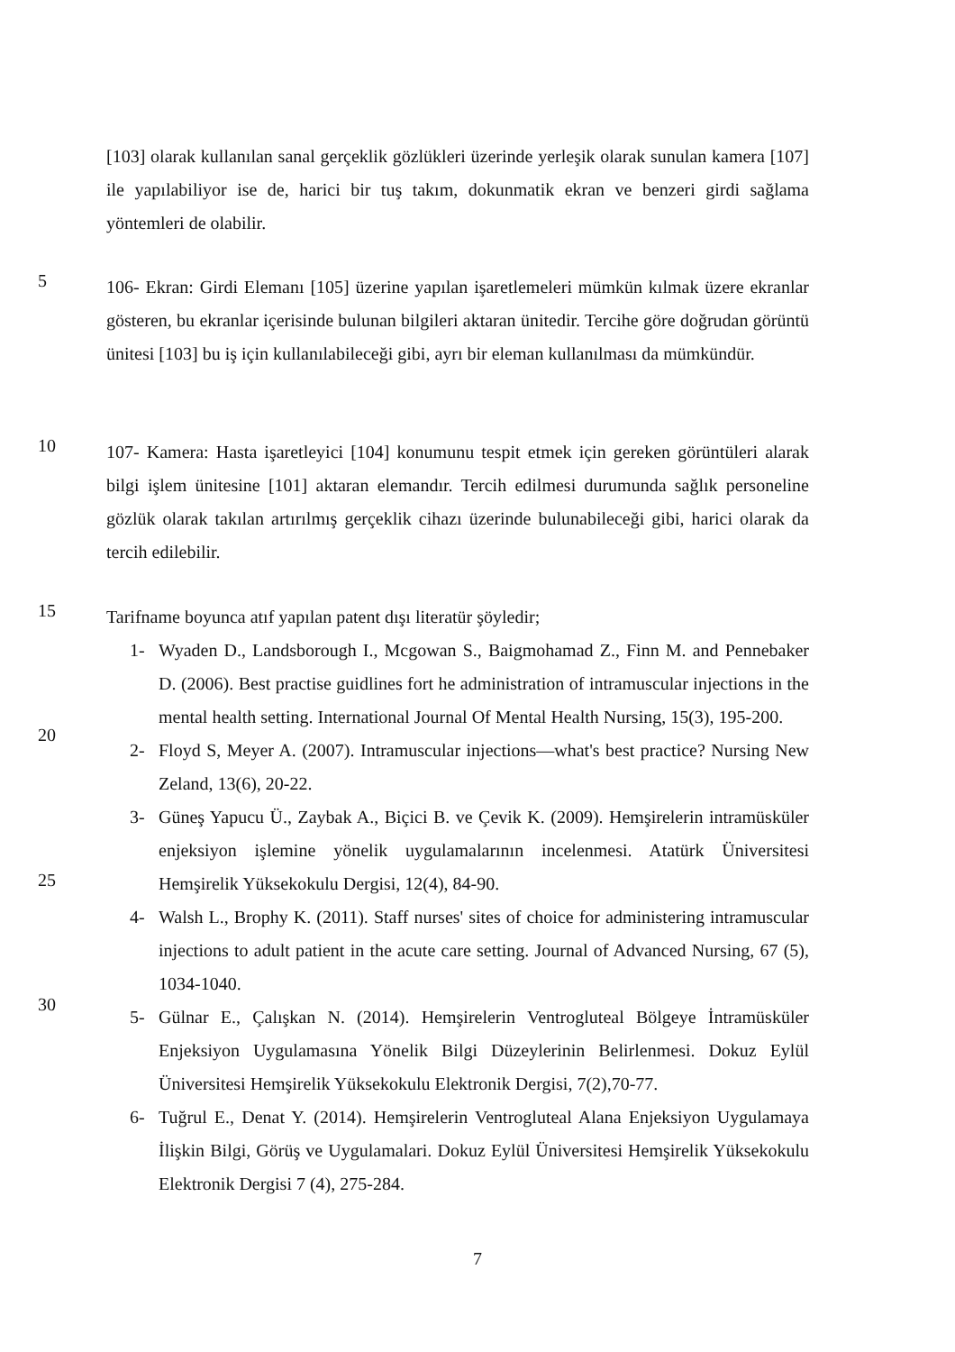[103] olarak kullanılan sanal gerçeklik gözlükleri üzerinde yerleşik olarak sunulan kamera [107] ile yapılabiliyor ise de, harici bir tuş takım, dokunmatik ekran ve benzeri girdi sağlama yöntemleri de olabilir.
5
106- Ekran: Girdi Elemanı [105] üzerine yapılan işaretlemeleri mümkün kılmak üzere ekranlar gösteren, bu ekranlar içerisinde bulunan bilgileri aktaran ünitedir. Tercihe göre doğrudan görüntü ünitesi [103] bu iş için kullanılabileceği gibi, ayrı bir eleman kullanılması da mümkündür.
10
107- Kamera: Hasta işaretleyici [104] konumunu tespit etmek için gereken görüntüleri alarak bilgi işlem ünitesine [101] aktaran elemandır. Tercih edilmesi durumunda sağlık personeline gözlük olarak takılan artırılmış gerçeklik cihazı üzerinde bulunabileceği gibi, harici olarak da tercih edilebilir.
15
20
25
30
Tarifname boyunca atıf yapılan patent dışı literatür şöyledir;
1- Wyaden D., Landsborough I., Mcgowan S., Baigmohamad Z., Finn M. and Pennebaker D. (2006). Best practise guidlines fort he administration of intramuscular injections in the mental health setting. International Journal Of Mental Health Nursing, 15(3), 195-200.
2- Floyd S, Meyer A. (2007). Intramuscular injections—what's best practice? Nursing New Zeland, 13(6), 20-22.
3- Güneş Yapucu Ü., Zaybak A., Biçici B. ve Çevik K. (2009). Hemşirelerin intramüsküler enjeksiyon işlemine yönelik uygulamalarının incelenmesi. Atatürk Üniversitesi Hemşirelik Yüksekokulu Dergisi, 12(4), 84-90.
4- Walsh L., Brophy K. (2011). Staff nurses' sites of choice for administering intramuscular injections to adult patient in the acute care setting. Journal of Advanced Nursing, 67 (5), 1034-1040.
5- Gülnar E., Çalışkan N. (2014). Hemşirelerin Ventrogluteal Bölgeye İntramüsküler Enjeksiyon Uygulamasına Yönelik Bilgi Düzeylerinin Belirlenmesi. Dokuz Eylül Üniversitesi Hemşirelik Yüksekokulu Elektronik Dergisi, 7(2),70-77.
6- Tuğrul E., Denat Y. (2014). Hemşirelerin Ventrogluteal Alana Enjeksiyon Uygulamaya İlişkin Bilgi, Görüş ve Uygulamalari. Dokuz Eylül Üniversitesi Hemşirelik Yüksekokulu Elektronik Dergisi 7 (4), 275-284.
7